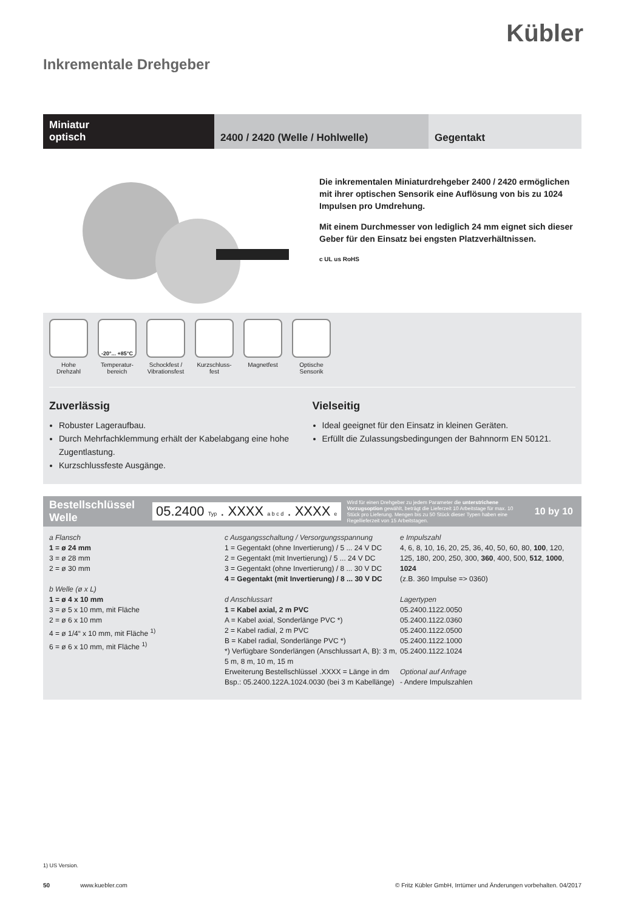Kübler
Inkrementale Drehgeber
Miniatur
optisch
2400 / 2420 (Welle / Hohlwelle) Gegentakt
Die inkrementalen Miniaturdrehgeber 2400 / 2420 ermöglichen mit ihrer optischen Sensorik eine Auflösung von bis zu 1024 Impulsen pro Umdrehung.
Mit einem Durchmesser von lediglich 24 mm eignet sich dieser Geber für den Einsatz bei engsten Platzverhältnissen.
c UL us RoHS
Hohe Drehzahl
-20°... +85°C
Temperatur-bereich
Schockfest / Vibrationsfest
Kurzschluss-fest
Magnetfest Optische Sensorik
Zuverlässig
Robuster Lageraufbau.
Durch Mehrfachklemmung erhält der Kabelabgang eine hohe Zugentlastung.
Kurzschlussfeste Ausgänge.
Vielseitig
Ideal geeignet für den Einsatz in kleinen Geräten.
Erfüllt die Zulassungsbedingungen der Bahnnorm EN 50121.
Bestellschlüssel Welle
05.2400 Typ . XXXX a b c d . XXXX e
Wird für einen Drehgeber zu jedem Parameter die unterstrichene Vorzugsoption gewählt, beträgt die Lieferzeit 10 Arbeitstage für max. 10 Stück pro Lieferung. Mengen bis zu 50 Stück dieser Typen haben eine Regellieferzeit von 15 Arbeitstagen.
10 by 10
a Flansch
1 = ø 24 mm
3 = ø 28 mm
2 = ø 30 mm
b Welle (ø x L)
1 = ø 4 x 10 mm
3 = ø 5 x 10 mm, mit Fläche
2 = ø 6 x 10 mm
4 = ø 1/4“ x 10 mm, mit Fläche <sup>1)</sup>
6 = ø 6 x 10 mm, mit Fläche <sup>1)</sup>
c Ausgangsschaltung / Versorgungsspannung
1 = Gegentakt (ohne Invertierung) / 5 ... 24 V DC
2 = Gegentakt (mit Invertierung) / 5 ... 24 V DC
3 = Gegentakt (ohne Invertierung) / 8 ... 30 V DC
4 = Gegentakt (mit Invertierung) / 8 ... 30 V DC
d Anschlussart
1 = Kabel axial, 2 m PVC
A = Kabel axial, Sonderlänge PVC *)
2 = Kabel radial, 2 m PVC
B = Kabel radial, Sonderlänge PVC *)
*) Verfügbare Sonderlängen (Anschlussart A, B): 3 m, 5 m, 8 m, 10 m, 15 m
Erweiterung Bestellschlüssel .XXXX = Länge in dm
Bsp.: 05.2400.122A.1024.0030 (bei 3 m Kabellänge)
e Impulszahl
4, 6, 8, 10, 16, 20, 25, 36, 40, 50, 60, 80, 100, 120, 125, 180, 200, 250, 300, 360, 400, 500, 512, 1000, 1024
(z.B. 360 Impulse => 0360)
Lagertypen
05.2400.1122.0050
05.2400.1122.0360
05.2400.1122.0500
05.2400.1122.1000
05.2400.1122.1024
Optional auf Anfrage
- Andere Impulszahlen
1) US Version.
50 www.kuebler.com © Fritz Kübler GmbH, Irrtümer und Änderungen vorbehalten. 04/2017